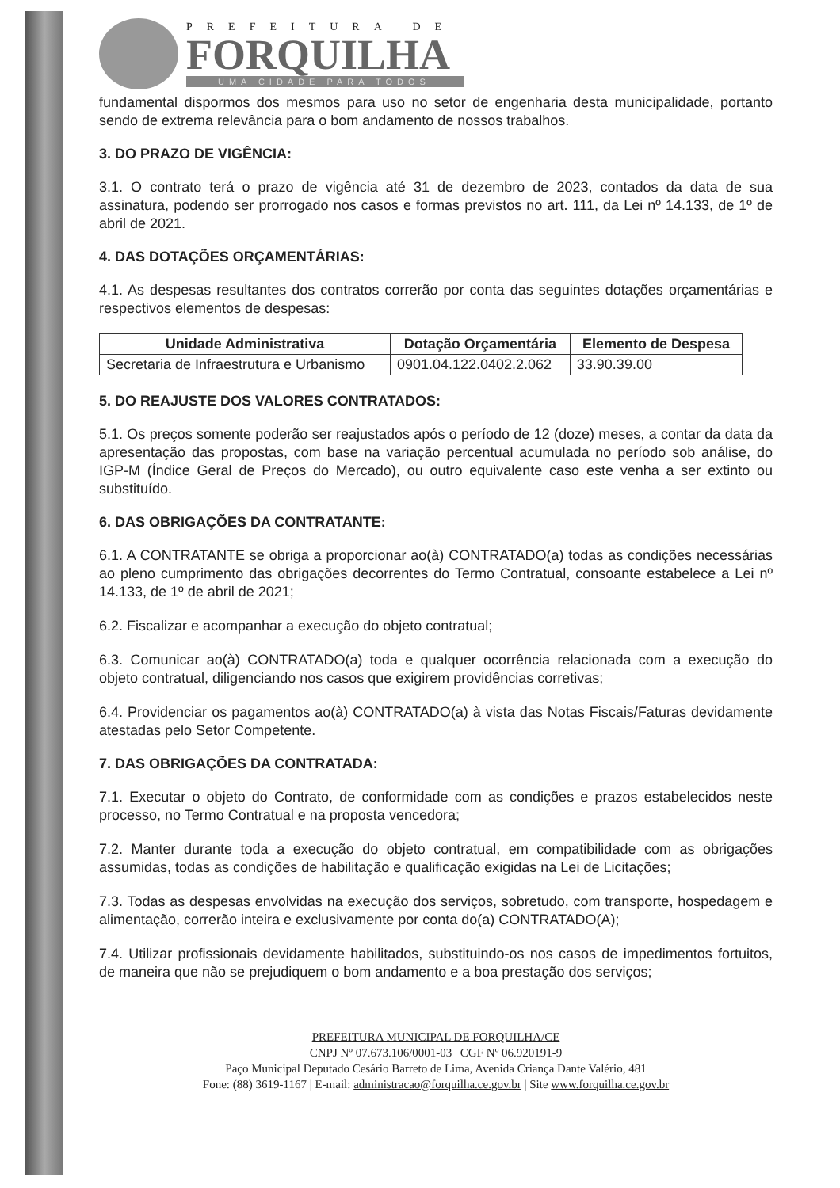PREFEITURA DE
FORQUILHA
UMA CIDADE PARA TODOS
fundamental dispormos dos mesmos para uso no setor de engenharia desta municipalidade, portanto sendo de extrema relevância para o bom andamento de nossos trabalhos.
3. DO PRAZO DE VIGÊNCIA:
3.1. O contrato terá o prazo de vigência até 31 de dezembro de 2023, contados da data de sua assinatura, podendo ser prorrogado nos casos e formas previstos no art. 111, da Lei nº 14.133, de 1º de abril de 2021.
4. DAS DOTAÇÕES ORÇAMENTÁRIAS:
4.1. As despesas resultantes dos contratos correrão por conta das seguintes dotações orçamentárias e respectivos elementos de despesas:
| Unidade Administrativa | Dotação Orçamentária | Elemento de Despesa |
| --- | --- | --- |
| Secretaria de Infraestrutura e Urbanismo | 0901.04.122.0402.2.062 | 33.90.39.00 |
5. DO REAJUSTE DOS VALORES CONTRATADOS:
5.1. Os preços somente poderão ser reajustados após o período de 12 (doze) meses, a contar da data da apresentação das propostas, com base na variação percentual acumulada no período sob análise, do IGP-M (Índice Geral de Preços do Mercado), ou outro equivalente caso este venha a ser extinto ou substituído.
6. DAS OBRIGAÇÕES DA CONTRATANTE:
6.1. A CONTRATANTE se obriga a proporcionar ao(à) CONTRATADO(a) todas as condições necessárias ao pleno cumprimento das obrigações decorrentes do Termo Contratual, consoante estabelece a Lei nº 14.133, de 1º de abril de 2021;
6.2. Fiscalizar e acompanhar a execução do objeto contratual;
6.3. Comunicar ao(à) CONTRATADO(a) toda e qualquer ocorrência relacionada com a execução do objeto contratual, diligenciando nos casos que exigirem providências corretivas;
6.4. Providenciar os pagamentos ao(à) CONTRATADO(a) à vista das Notas Fiscais/Faturas devidamente atestadas pelo Setor Competente.
7. DAS OBRIGAÇÕES DA CONTRATADA:
7.1. Executar o objeto do Contrato, de conformidade com as condições e prazos estabelecidos neste processo, no Termo Contratual e na proposta vencedora;
7.2. Manter durante toda a execução do objeto contratual, em compatibilidade com as obrigações assumidas, todas as condições de habilitação e qualificação exigidas na Lei de Licitações;
7.3. Todas as despesas envolvidas na execução dos serviços, sobretudo, com transporte, hospedagem e alimentação, correrão inteira e exclusivamente por conta do(a) CONTRATADO(A);
7.4. Utilizar profissionais devidamente habilitados, substituindo-os nos casos de impedimentos fortuitos, de maneira que não se prejudiquem o bom andamento e a boa prestação dos serviços;
PREFEITURA MUNICIPAL DE FORQUILHA/CE
CNPJ Nº 07.673.106/0001-03 | CGF Nº 06.920191-9
Paço Municipal Deputado Cesário Barreto de Lima, Avenida Criança Dante Valério, 481
Fone: (88) 3619-1167 | E-mail: administracao@forquilha.ce.gov.br | Site www.forquilha.ce.gov.br